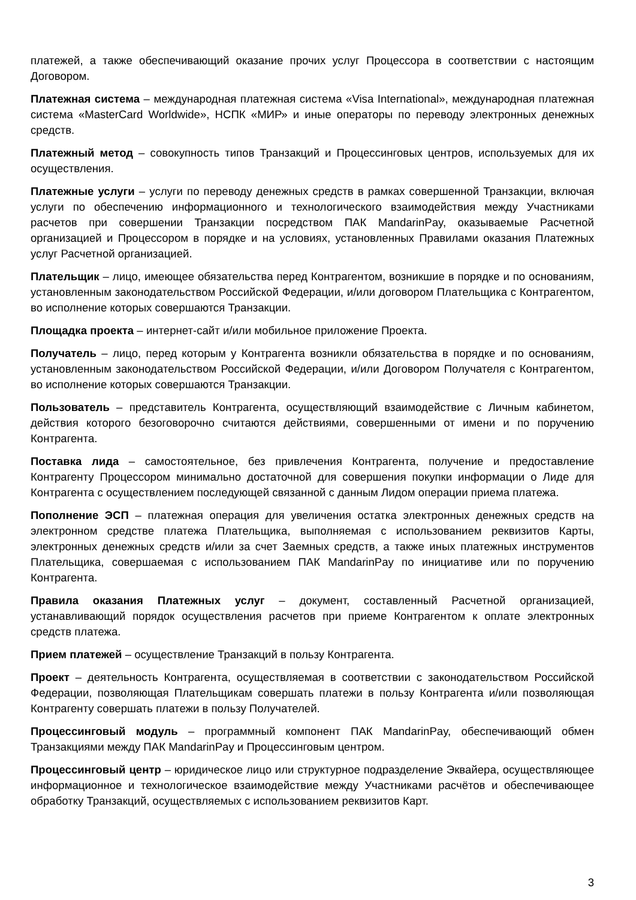платежей, а также обеспечивающий оказание прочих услуг Процессора в соответствии с настоящим Договором.
Платежная система – международная платежная система «Visa International», международная платежная система «MasterCard Worldwide», НСПК «МИР» и иные операторы по переводу электронных денежных средств.
Платежный метод – совокупность типов Транзакций и Процессинговых центров, используемых для их осуществления.
Платежные услуги – услуги по переводу денежных средств в рамках совершенной Транзакции, включая услуги по обеспечению информационного и технологического взаимодействия между Участниками расчетов при совершении Транзакции посредством ПАК MandarinPay, оказываемые Расчетной организацией и Процессором в порядке и на условиях, установленных Правилами оказания Платежных услуг Расчетной организацией.
Плательщик – лицо, имеющее обязательства перед Контрагентом, возникшие в порядке и по основаниям, установленным законодательством Российской Федерации, и/или договором Плательщика с Контрагентом, во исполнение которых совершаются Транзакции.
Площадка проекта – интернет-сайт и/или мобильное приложение Проекта.
Получатель – лицо, перед которым у Контрагента возникли обязательства в порядке и по основаниям, установленным законодательством Российской Федерации, и/или Договором Получателя с Контрагентом, во исполнение которых совершаются Транзакции.
Пользователь – представитель Контрагента, осуществляющий взаимодействие с Личным кабинетом, действия которого безоговорочно считаются действиями, совершенными от имени и по поручению Контрагента.
Поставка лида – самостоятельное, без привлечения Контрагента, получение и предоставление Контрагенту Процессором минимально достаточной для совершения покупки информации о Лиде для Контрагента с осуществлением последующей связанной с данным Лидом операции приема платежа.
Пополнение ЭСП – платежная операция для увеличения остатка электронных денежных средств на электронном средстве платежа Плательщика, выполняемая с использованием реквизитов Карты, электронных денежных средств и/или за счет Заемных средств, а также иных платежных инструментов Плательщика, совершаемая с использованием ПАК MandarinPay по инициативе или по поручению Контрагента.
Правила оказания Платежных услуг – документ, составленный Расчетной организацией, устанавливающий порядок осуществления расчетов при приеме Контрагентом к оплате электронных средств платежа.
Прием платежей – осуществление Транзакций в пользу Контрагента.
Проект – деятельность Контрагента, осуществляемая в соответствии с законодательством Российской Федерации, позволяющая Плательщикам совершать платежи в пользу Контрагента и/или позволяющая Контрагенту совершать платежи в пользу Получателей.
Процессинговый модуль – программный компонент ПАК MandarinPay, обеспечивающий обмен Транзакциями между ПАК MandarinPay и Процессинговым центром.
Процессинговый центр – юридическое лицо или структурное подразделение Эквайера, осуществляющее информационное и технологическое взаимодействие между Участниками расчётов и обеспечивающее обработку Транзакций, осуществляемых с использованием реквизитов Карт.
3